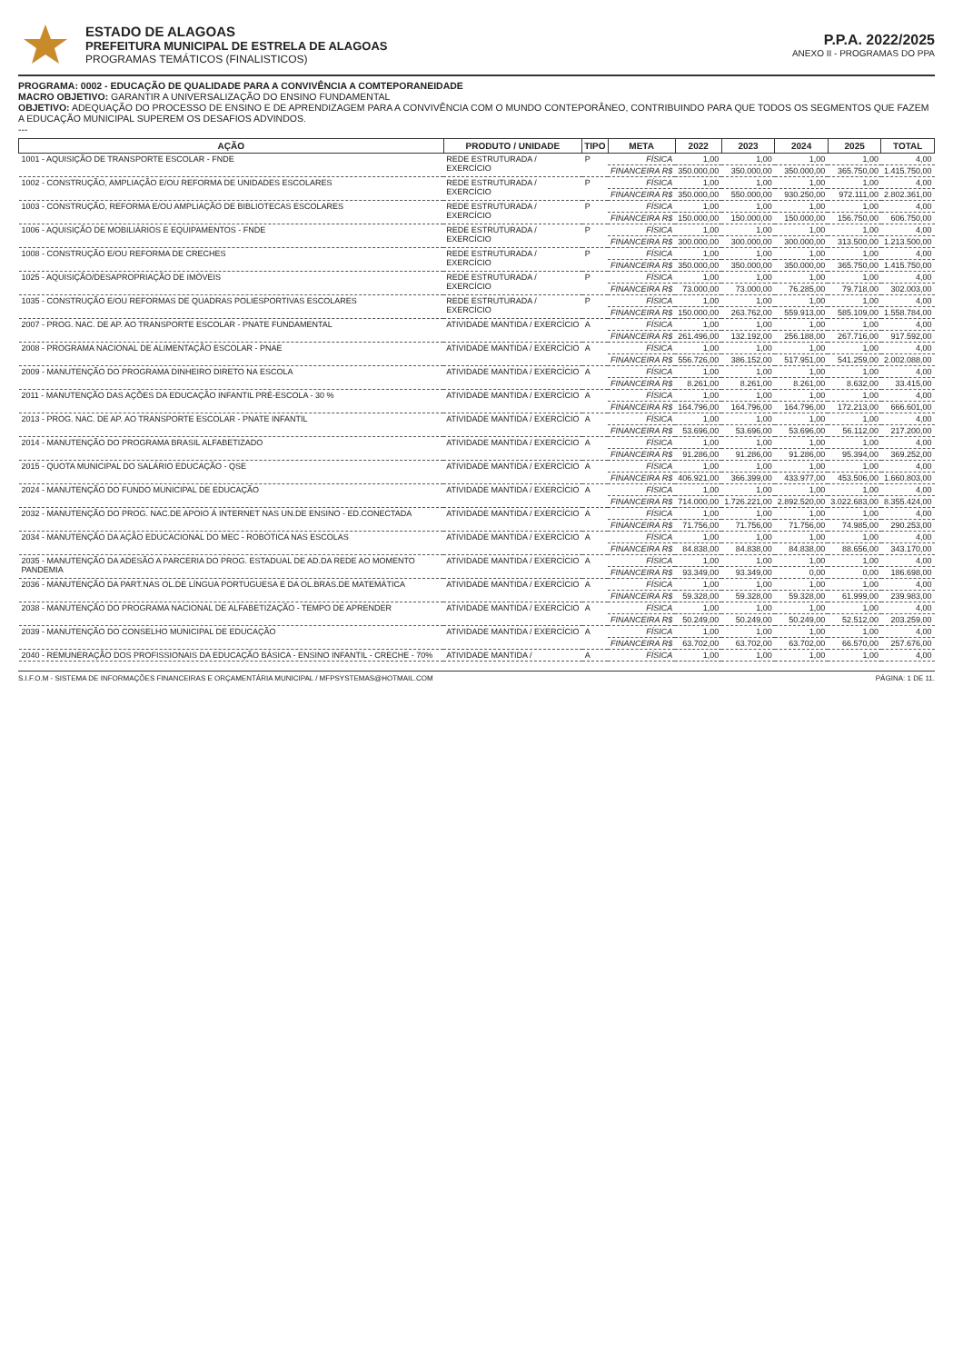ESTADO DE ALAGOAS
PREFEITURA MUNICIPAL DE ESTRELA DE ALAGOAS
PROGRAMAS TEMÁTICOS (FINALISTICOS)
P.P.A. 2022/2025
ANEXO II - PROGRAMAS DO PPA
PROGRAMA: 0002 - EDUCAÇÃO DE QUALIDADE PARA A CONVIVÊNCIA A COMTEPORANEIDADE
MACRO OBJETIVO: GARANTIR A UNIVERSALIZAÇÃO DO ENSINO FUNDAMENTAL
OBJETIVO: ADEQUAÇÃO DO PROCESSO DE ENSINO E DE APRENDIZAGEM PARA A CONVIVÊNCIA COM O MUNDO CONTEPORÂNEO, CONTRIBUINDO PARA QUE TODOS OS SEGMENTOS QUE FAZEM A EDUCAÇÃO MUNICIPAL SUPEREM OS DESAFIOS ADVINDOS.
---
| AÇÃO | PRODUTO / UNIDADE | TIPO | META | 2022 | 2023 | 2024 | 2025 | TOTAL |
| --- | --- | --- | --- | --- | --- | --- | --- | --- |
| 1001 - AQUISIÇÃO DE TRANSPORTE ESCOLAR - FNDE | REDE ESTRUTURADA / EXERCÍCIO | P | FÍSICA | 1,00 | 1,00 | 1,00 | 1,00 | 4,00 |
| | | | FINANCEIRA R$ | 350.000,00 | 350.000,00 | 350.000,00 | 365.750,00 | 1.415.750,00 |
| 1002 - CONSTRUÇÃO, AMPLIAÇÃO E/OU REFORMA DE UNIDADES ESCOLARES | REDE ESTRUTURADA / EXERCÍCIO | P | FÍSICA | 1,00 | 1,00 | 1,00 | 1,00 | 4,00 |
| | | | FINANCEIRA R$ | 350.000,00 | 550.000,00 | 930.250,00 | 972.111,00 | 2.802.361,00 |
| 1003 - CONSTRUÇÃO, REFORMA E/OU AMPLIAÇÃO DE BIBLIOTECAS ESCOLARES | REDE ESTRUTURADA / EXERCÍCIO | P | FÍSICA | 1,00 | 1,00 | 1,00 | 1,00 | 4,00 |
| | | | FINANCEIRA R$ | 150.000,00 | 150.000,00 | 150.000,00 | 156.750,00 | 606.750,00 |
| 1006 - AQUISIÇÃO DE MOBILIÁRIOS E EQUIPAMENTOS - FNDE | REDE ESTRUTURADA / EXERCÍCIO | P | FÍSICA | 1,00 | 1,00 | 1,00 | 1,00 | 4,00 |
| | | | FINANCEIRA R$ | 300.000,00 | 300.000,00 | 300.000,00 | 313.500,00 | 1.213.500,00 |
| 1008 - CONSTRUÇÃO E/OU REFORMA DE CRECHES | REDE ESTRUTURADA / EXERCÍCIO | P | FÍSICA | 1,00 | 1,00 | 1,00 | 1,00 | 4,00 |
| | | | FINANCEIRA R$ | 350.000,00 | 350.000,00 | 350.000,00 | 365.750,00 | 1.415.750,00 |
| 1025 - AQUISIÇÃO/DESAPROPRIAÇÃO DE IMÓVEIS | REDE ESTRUTURADA / EXERCÍCIO | P | FÍSICA | 1,00 | 1,00 | 1,00 | 1,00 | 4,00 |
| | | | FINANCEIRA R$ | 73.000,00 | 73.000,00 | 76.285,00 | 79.718,00 | 302.003,00 |
| 1035 - CONSTRUÇÃO E/OU REFORMAS DE QUADRAS POLIESPORTIVAS ESCOLARES | REDE ESTRUTURADA / EXERCÍCIO | P | FÍSICA | 1,00 | 1,00 | 1,00 | 1,00 | 4,00 |
| | | | FINANCEIRA R$ | 150.000,00 | 263.762,00 | 559.913,00 | 585.109,00 | 1.558.784,00 |
| 2007 - PROG. NAC. DE AP. AO TRANSPORTE ESCOLAR - PNATE FUNDAMENTAL | ATIVIDADE MANTIDA / EXERCÍCIO | A | FÍSICA | 1,00 | 1,00 | 1,00 | 1,00 | 4,00 |
| | | | FINANCEIRA R$ | 261.496,00 | 132.192,00 | 256.188,00 | 267.716,00 | 917.592,00 |
| 2008 - PROGRAMA NACIONAL DE ALIMENTAÇÃO ESCOLAR - PNAE | ATIVIDADE MANTIDA / EXERCÍCIO | A | FÍSICA | 1,00 | 1,00 | 1,00 | 1,00 | 4,00 |
| | | | FINANCEIRA R$ | 556.726,00 | 386.152,00 | 517.951,00 | 541.259,00 | 2.002.088,00 |
| 2009 - MANUTENÇÃO DO PROGRAMA DINHEIRO DIRETO NA ESCOLA | ATIVIDADE MANTIDA / EXERCÍCIO | A | FÍSICA | 1,00 | 1,00 | 1,00 | 1,00 | 4,00 |
| | | | FINANCEIRA R$ | 8.261,00 | 8.261,00 | 8.261,00 | 8.632,00 | 33.415,00 |
| 2011 - MANUTENÇÃO DAS AÇÕES DA EDUCAÇÃO INFANTIL PRÉ-ESCOLA - 30 % | ATIVIDADE MANTIDA / EXERCÍCIO | A | FÍSICA | 1,00 | 1,00 | 1,00 | 1,00 | 4,00 |
| | | | FINANCEIRA R$ | 164.796,00 | 164.796,00 | 164.796,00 | 172.213,00 | 666.601,00 |
| 2013 - PROG. NAC. DE AP. AO TRANSPORTE ESCOLAR - PNATE INFANTIL | ATIVIDADE MANTIDA / EXERCÍCIO | A | FÍSICA | 1,00 | 1,00 | 1,00 | 1,00 | 4,00 |
| | | | FINANCEIRA R$ | 53.696,00 | 53.696,00 | 53.696,00 | 56.112,00 | 217.200,00 |
| 2014 - MANUTENÇÃO DO PROGRAMA BRASIL ALFABETIZADO | ATIVIDADE MANTIDA / EXERCÍCIO | A | FÍSICA | 1,00 | 1,00 | 1,00 | 1,00 | 4,00 |
| | | | FINANCEIRA R$ | 91.286,00 | 91.286,00 | 91.286,00 | 95.394,00 | 369.252,00 |
| 2015 - QUOTA MUNICIPAL DO SALÁRIO EDUCAÇÃO - QSE | ATIVIDADE MANTIDA / EXERCÍCIO | A | FÍSICA | 1,00 | 1,00 | 1,00 | 1,00 | 4,00 |
| | | | FINANCEIRA R$ | 406.921,00 | 366.399,00 | 433.977,00 | 453.506,00 | 1.660.803,00 |
| 2024 - MANUTENÇÃO DO FUNDO MUNICIPAL DE EDUCAÇÃO | ATIVIDADE MANTIDA / EXERCÍCIO | A | FÍSICA | 1,00 | 1,00 | 1,00 | 1,00 | 4,00 |
| | | | FINANCEIRA R$ | 714.000,00 | 1.726.221,00 | 2.892.520,00 | 3.022.683,00 | 8.355.424,00 |
| 2032 - MANUTENÇÃO DO PROG. NAC.DE APOIO À INTERNET NAS UN.DE ENSINO - ED.CONECTADA | ATIVIDADE MANTIDA / EXERCÍCIO | A | FÍSICA | 1,00 | 1,00 | 1,00 | 1,00 | 4,00 |
| | | | FINANCEIRA R$ | 71.756,00 | 71.756,00 | 71.756,00 | 74.985,00 | 290.253,00 |
| 2034 - MANUTENÇÃO DA AÇÃO EDUCACIONAL DO MEC - ROBÓTICA NAS ESCOLAS | ATIVIDADE MANTIDA / EXERCÍCIO | A | FÍSICA | 1,00 | 1,00 | 1,00 | 1,00 | 4,00 |
| | | | FINANCEIRA R$ | 84.838,00 | 84.838,00 | 84.838,00 | 88.656,00 | 343.170,00 |
| 2035 - MANUTENÇÃO DA ADESÃO A PARCERIA DO PROG. ESTADUAL DE AD.DA REDE AO MOMENTO PANDEMIA | ATIVIDADE MANTIDA / EXERCÍCIO | A | FÍSICA | 1,00 | 1,00 | 1,00 | 1,00 | 4,00 |
| | | | FINANCEIRA R$ | 93.349,00 | 93.349,00 | 0,00 | 0,00 | 186.698,00 |
| 2036 - MANUTENÇÃO DA PART.NAS OL.DE LÍNGUA PORTUGUESA E DA OL.BRAS.DE MATEMÁTICA | ATIVIDADE MANTIDA / EXERCÍCIO | A | FÍSICA | 1,00 | 1,00 | 1,00 | 1,00 | 4,00 |
| | | | FINANCEIRA R$ | 59.328,00 | 59.328,00 | 59.328,00 | 61.999,00 | 239.983,00 |
| 2038 - MANUTENÇÃO DO PROGRAMA NACIONAL DE ALFABETIZAÇÃO - TEMPO DE APRENDER | ATIVIDADE MANTIDA / EXERCÍCIO | A | FÍSICA | 1,00 | 1,00 | 1,00 | 1,00 | 4,00 |
| | | | FINANCEIRA R$ | 50.249,00 | 50.249,00 | 50.249,00 | 52.512,00 | 203.259,00 |
| 2039 - MANUTENÇÃO DO CONSELHO MUNICIPAL DE EDUCAÇÃO | ATIVIDADE MANTIDA / EXERCÍCIO | A | FÍSICA | 1,00 | 1,00 | 1,00 | 1,00 | 4,00 |
| | | | FINANCEIRA R$ | 63.702,00 | 63.702,00 | 63.702,00 | 66.570,00 | 257.676,00 |
| 2040 - REMUNERAÇÃO DOS PROFISSIONAIS DA EDUCAÇÃO BÁSICA - ENSINO INFANTIL - CRECHE - 70% | ATIVIDADE MANTIDA / | A | FÍSICA | 1,00 | 1,00 | 1,00 | 1,00 | 4,00 |
S.I.F.O.M - SISTEMA DE INFORMAÇÕES FINANCEIRAS E ORÇAMENTÁRIA MUNICIPAL / MFPSYSTEMAS@HOTMAIL.COM PÁGINA: 1 DE 11.